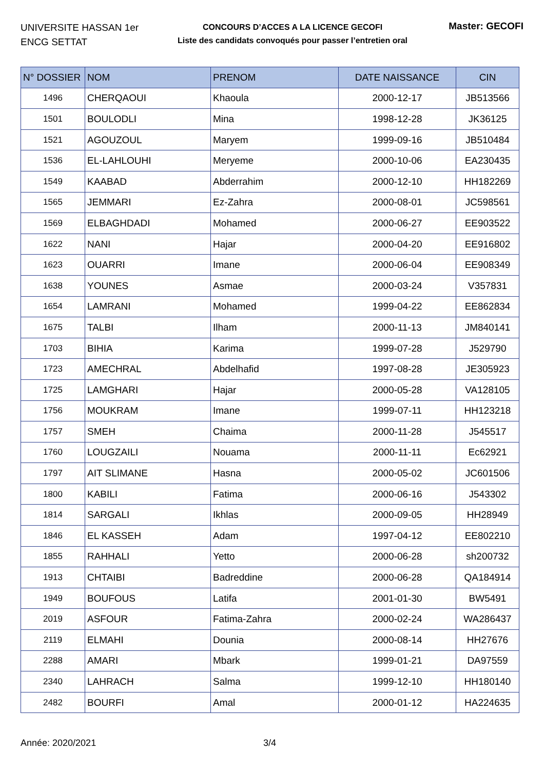UNIVERSITE HASSAN 1er
ENCG SETTAT
CONCOURS D’ACCES A LA LICENCE GECOFI
Liste des candidats convoqués pour passer l’entretien oral
Master: GECOFI
| N° DOSSIER | NOM | PRENOM | DATE NAISSANCE | CIN |
| --- | --- | --- | --- | --- |
| 1496 | CHERQAOUI | Khaoula | 2000-12-17 | JB513566 |
| 1501 | BOULODLI | Mina | 1998-12-28 | JK36125 |
| 1521 | AGOUZOUL | Maryem | 1999-09-16 | JB510484 |
| 1536 | EL-LAHLOUHI | Meryeme | 2000-10-06 | EA230435 |
| 1549 | KAABAD | Abderrahim | 2000-12-10 | HH182269 |
| 1565 | JEMMARI | Ez-Zahra | 2000-08-01 | JC598561 |
| 1569 | ELBAGHDADI | Mohamed | 2000-06-27 | EE903522 |
| 1622 | NANI | Hajar | 2000-04-20 | EE916802 |
| 1623 | OUARRI | Imane | 2000-06-04 | EE908349 |
| 1638 | YOUNES | Asmae | 2000-03-24 | V357831 |
| 1654 | LAMRANI | Mohamed | 1999-04-22 | EE862834 |
| 1675 | TALBI | Ilham | 2000-11-13 | JM840141 |
| 1703 | BIHIA | Karima | 1999-07-28 | J529790 |
| 1723 | AMECHRAL | Abdelhafid | 1997-08-28 | JE305923 |
| 1725 | LAMGHARI | Hajar | 2000-05-28 | VA128105 |
| 1756 | MOUKRAM | Imane | 1999-07-11 | HH123218 |
| 1757 | SMEH | Chaima | 2000-11-28 | J545517 |
| 1760 | LOUGZAILI | Nouama | 2000-11-11 | Ec62921 |
| 1797 | AIT SLIMANE | Hasna | 2000-05-02 | JC601506 |
| 1800 | KABILI | Fatima | 2000-06-16 | J543302 |
| 1814 | SARGALI | Ikhlas | 2000-09-05 | HH28949 |
| 1846 | EL KASSEH | Adam | 1997-04-12 | EE802210 |
| 1855 | RAHHALI | Yetto | 2000-06-28 | sh200732 |
| 1913 | CHTAIBI | Badreddine | 2000-06-28 | QA184914 |
| 1949 | BOUFOUS | Latifa | 2001-01-30 | BW5491 |
| 2019 | ASFOUR | Fatima-Zahra | 2000-02-24 | WA286437 |
| 2119 | ELMAHI | Dounia | 2000-08-14 | HH27676 |
| 2288 | AMARI | Mbark | 1999-01-21 | DA97559 |
| 2340 | LAHRACH | Salma | 1999-12-10 | HH180140 |
| 2482 | BOURFI | Amal | 2000-01-12 | HA224635 |
Année: 2020/2021 3/4